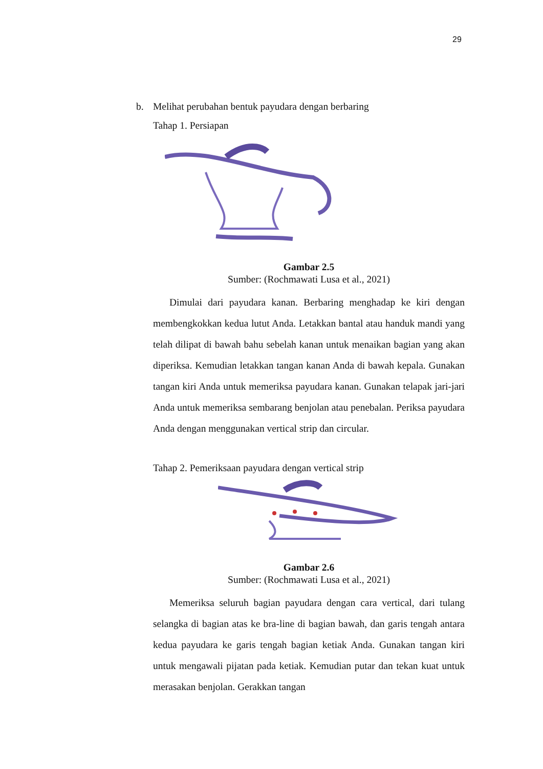29
b. Melihat perubahan bentuk payudara dengan berbaring
Tahap 1. Persiapan
Gambar 2.5
Sumber: (Rochmawati Lusa et al., 2021)
Dimulai dari payudara kanan. Berbaring menghadap ke kiri dengan membengkokkan kedua lutut Anda. Letakkan bantal atau handuk mandi yang telah dilipat di bawah bahu sebelah kanan untuk menaikan bagian yang akan diperiksa. Kemudian letakkan tangan kanan Anda di bawah kepala. Gunakan tangan kiri Anda untuk memeriksa payudara kanan. Gunakan telapak jari-jari Anda untuk memeriksa sembarang benjolan atau penebalan. Periksa payudara Anda dengan menggunakan vertical strip dan circular.
Tahap 2. Pemeriksaan payudara dengan vertical strip
Gambar 2.6
Sumber: (Rochmawati Lusa et al., 2021)
Memeriksa seluruh bagian payudara dengan cara vertical, dari tulang selangka di bagian atas ke bra-line di bagian bawah, dan garis tengah antara kedua payudara ke garis tengah bagian ketiak Anda. Gunakan tangan kiri untuk mengawali pijatan pada ketiak. Kemudian putar dan tekan kuat untuk merasakan benjolan. Gerakkan tangan